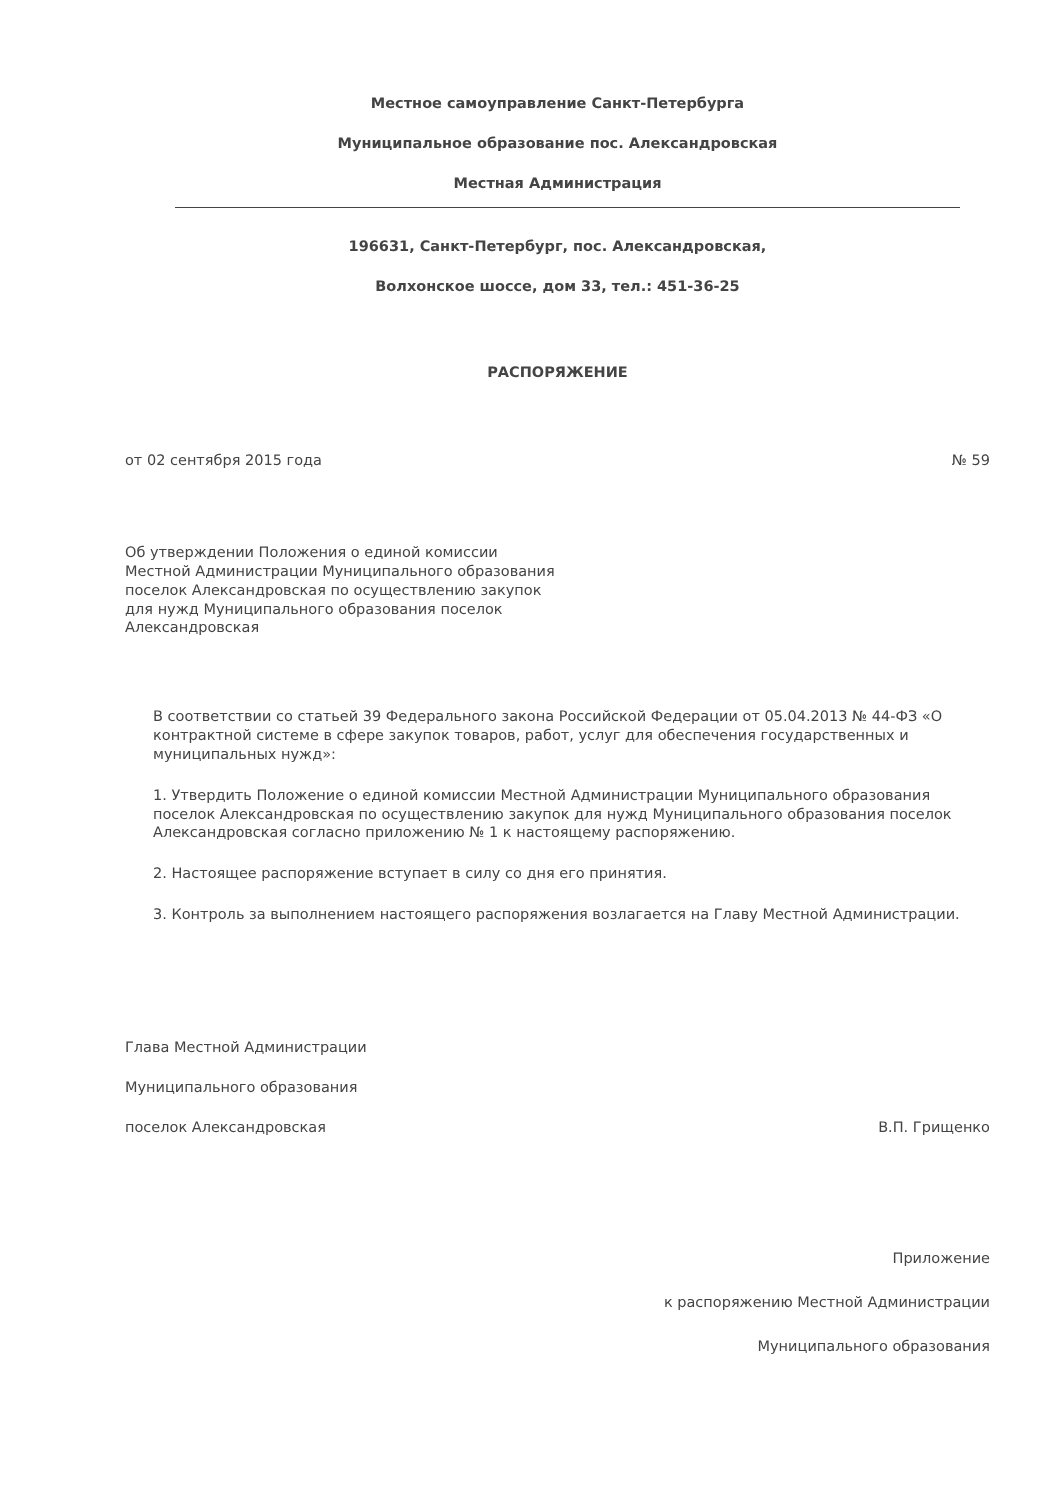Местное самоуправление Санкт-Петербурга
Муниципальное образование пос. Александровская
Местная Администрация
196631, Санкт-Петербург, пос. Александровская,
Волхонское шоссе, дом 33, тел.: 451-36-25
РАСПОРЯЖЕНИЕ
от 02 сентября 2015 года № 59
Об утверждении Положения о единой комиссии Местной Администрации Муниципального образования поселок Александровская по осуществлению закупок для нужд Муниципального образования поселок Александровская
В соответствии со статьей 39 Федерального закона Российской Федерации от 05.04.2013 № 44-ФЗ «О контрактной системе в сфере закупок товаров, работ, услуг для обеспечения государственных и муниципальных нужд»:
1. Утвердить Положение о единой комиссии Местной Администрации Муниципального образования поселок Александровская по осуществлению закупок для нужд Муниципального образования поселок Александровская согласно приложению № 1 к настоящему распоряжению.
2. Настоящее распоряжение вступает в силу со дня его принятия.
3. Контроль за выполнением настоящего распоряжения возлагается на Главу Местной Администрации.
Глава Местной Администрации
Муниципального образования
поселок Александровская В.П. Грищенко
Приложение
к распоряжению Местной Администрации
Муниципального образования